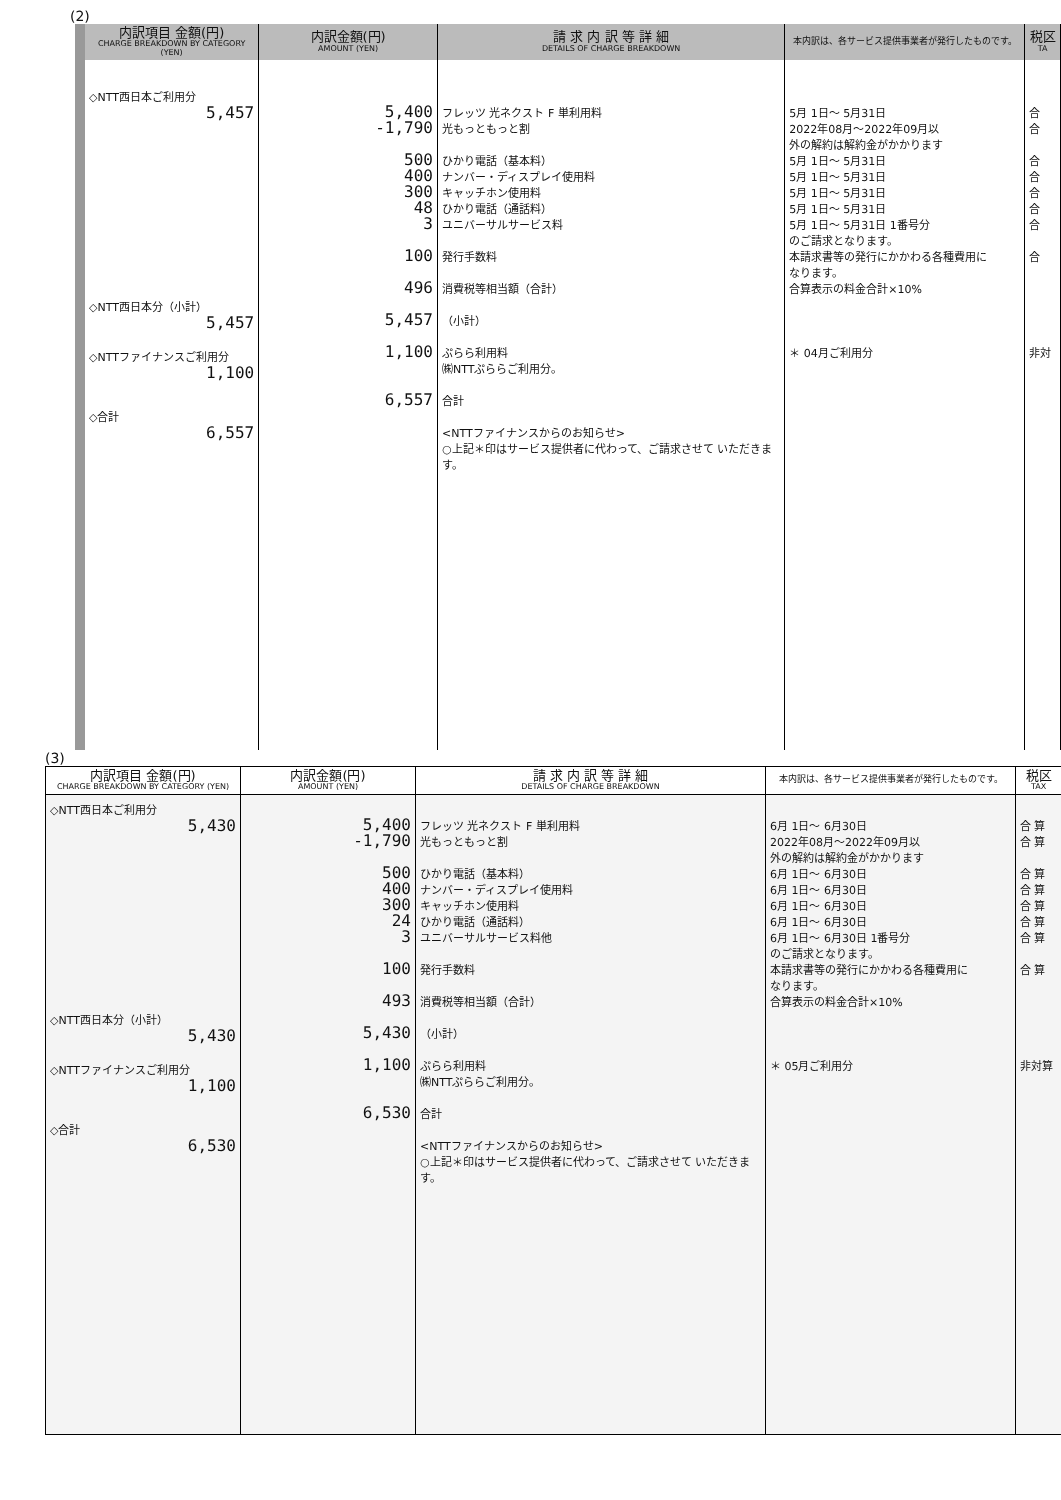(2)
| 内訳項目 金額(円) CHARGE BREAKDOWN BY CATEGORY (YEN) | 内訳金額(円) AMOUNT (YEN) | 請 求 内 訳 等 詳 細 DETAILS OF CHARGE BREAKDOWN | 本内訳は、各サービス提供事業者が発行したものです。 | 税区 TA |
| --- | --- | --- | --- | --- |
| ◇NTT西日本ご利用分 5,457 ◇NTT西日本分（小計） 5,457 ◇NTTファイナンスご利用分 1,100 ◇合計 6,557 | 5,400 -1,790 500 400 300 48 3 100 496 5,457 1,100 6,557 | フレッツ 光ネクスト F 単利用料 光もっともっと割 ひかり電話（基本料） ナンバー・ディスプレイ使用料 キャッチホン使用料 ひかり電話（通話料） ユニバーサルサービス料 発行手数料 消費税等相当額（合計） （小計） ぷらら利用料 ㈱NTTぷららご利用分。 合計 <NTTファイナンスからのお知らせ> ○上記＊印はサービス提供者に代わって、ご請求させて いただきます。 | 5月 1日～ 5月31日 2022年08月～2022年09月以 外の解約は解約金がかかります 5月 1日～ 5月31日 5月 1日～ 5月31日 5月 1日～ 5月31日 5月 1日～ 5月31日 5月 1日～ 5月31日 1番号分 のご請求となります。 本請求書等の発行にかかわる各種費用に なります。 合算表示の料金合計×10% ＊ 04月ご利用分 | 合 合 合 合 合 合 合 合 非対 |
(3)
| 内訳項目 金額(円) CHARGE BREAKDOWN BY CATEGORY (YEN) | 内訳金額(円) AMOUNT (YEN) | 請 求 内 訳 等 詳 細 DETAILS OF CHARGE BREAKDOWN | 本内訳は、各サービス提供事業者が発行したものです。 | 税区 TAX |
| --- | --- | --- | --- | --- |
| ◇NTT西日本ご利用分 5,430 ◇NTT西日本分（小計） 5,430 ◇NTTファイナンスご利用分 1,100 ◇合計 6,530 | 5,400 -1,790 500 400 300 24 3 100 493 5,430 1,100 6,530 | フレッツ 光ネクスト F 単利用料 光もっともっと割 ひかり電話（基本料） ナンバー・ディスプレイ使用料 キャッチホン使用料 ひかり電話（通話料） ユニバーサルサービス料他 発行手数料 消費税等相当額（合計） （小計） ぷらら利用料 ㈱NTTぷららご利用分。 合計 <NTTファイナンスからのお知らせ> ○上記＊印はサービス提供者に代わって、ご請求させて いただきます。 | 6月 1日～ 6月30日 2022年08月～2022年09月以 外の解約は解約金がかかります 6月 1日～ 6月30日 6月 1日～ 6月30日 6月 1日～ 6月30日 6月 1日～ 6月30日 6月 1日～ 6月30日 1番号分 のご請求となります。 本請求書等の発行にかかわる各種費用に なります。 合算表示の料金合計×10% ＊ 05月ご利用分 | 合 算 合 算 合 算 合 算 合 算 合 算 合 算 合 算 非対算 |